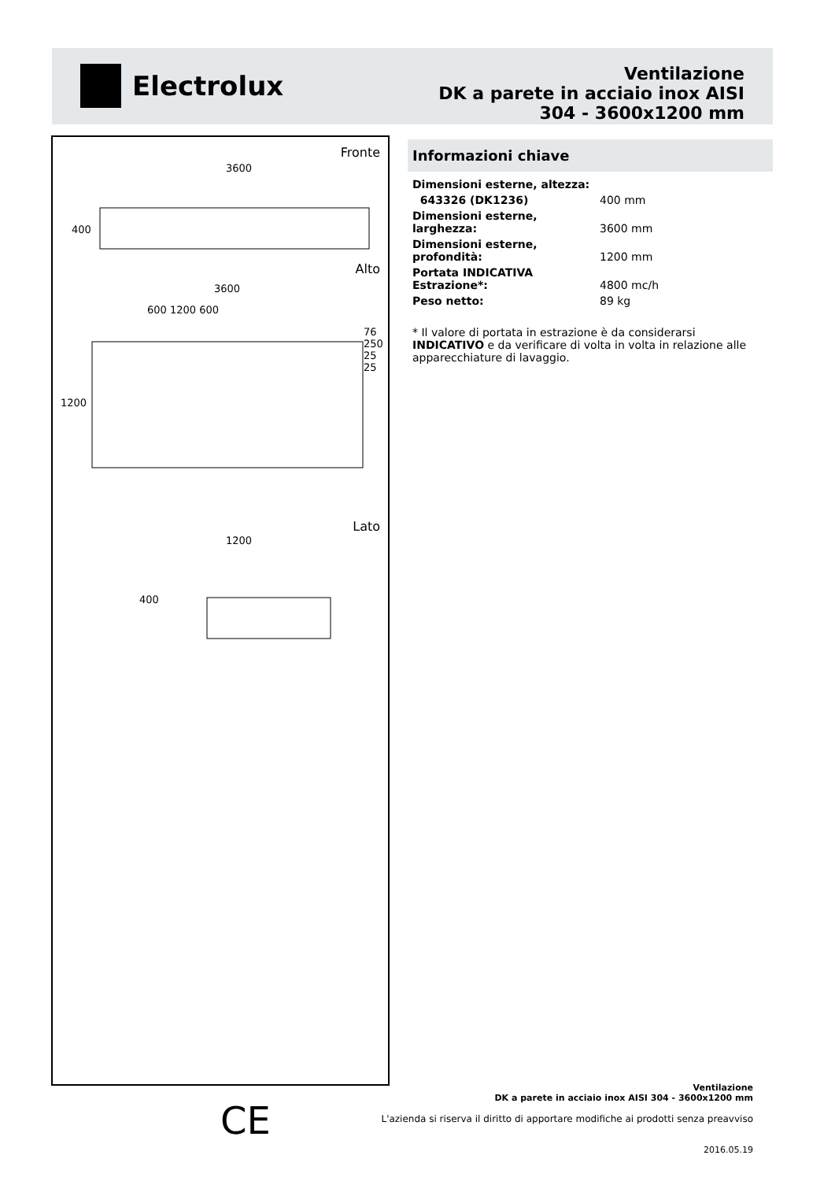Electrolux
Ventilazione
DK a parete in acciaio inox AISI
304 - 3600x1200 mm
Fronte
3600
400
Alto
3600
600 1200 600
1200
76 250 25 25
Lato
1200
400
Informazioni chiave
| Dimensioni esterne, altezza: | |
| 643326 (DK1236) | 400 mm |
| Dimensioni esterne, larghezza: | 3600 mm |
| Dimensioni esterne, profondità: | 1200 mm |
| Portata INDICATIVA Estrazione*: | 4800 mc/h |
| Peso netto: | 89 kg |
* Il valore di portata in estrazione è da considerarsi INDICATIVO e da verificare di volta in volta in relazione alle apparecchiature di lavaggio.
CE
Ventilazione
DK a parete in acciaio inox AISI 304 - 3600x1200 mm
L'azienda si riserva il diritto di apportare modifiche ai prodotti senza preavviso
2016.05.19